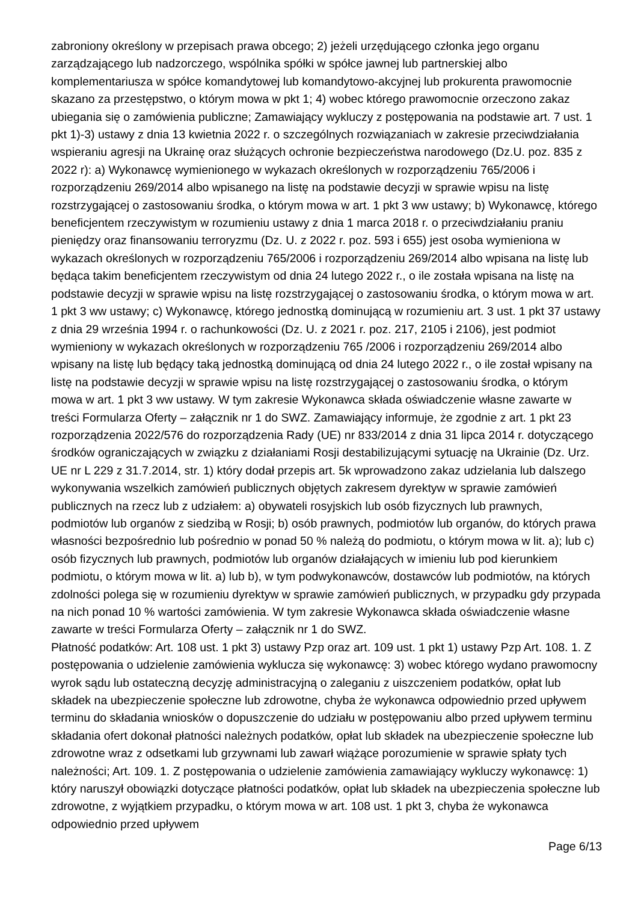zabroniony określony w przepisach prawa obcego; 2) jeżeli urzędującego członka jego organu zarządzającego lub nadzorczego, wspólnika spółki w spółce jawnej lub partnerskiej albo komplementariusza w spółce komandytowej lub komandytowo-akcyjnej lub prokurenta prawomocnie skazano za przestępstwo, o którym mowa w pkt 1; 4) wobec którego prawomocnie orzeczono zakaz ubiegania się o zamówienia publiczne; Zamawiający wykluczy z postępowania na podstawie art. 7 ust. 1 pkt 1)-3) ustawy z dnia 13 kwietnia 2022 r. o szczególnych rozwiązaniach w zakresie przeciwdziałania wspieraniu agresji na Ukrainę oraz służących ochronie bezpieczeństwa narodowego (Dz.U. poz. 835 z 2022 r): a) Wykonawcę wymienionego w wykazach określonych w rozporządzeniu 765/2006 i rozporządzeniu 269/2014 albo wpisanego na listę na podstawie decyzji w sprawie wpisu na listę rozstrzygającej o zastosowaniu środka, o którym mowa w art. 1 pkt 3 ww ustawy; b) Wykonawcę, którego beneficjentem rzeczywistym w rozumieniu ustawy z dnia 1 marca 2018 r. o przeciwdziałaniu praniu pieniędzy oraz finansowaniu terroryzmu (Dz. U. z 2022 r. poz. 593 i 655) jest osoba wymieniona w wykazach określonych w rozporządzeniu 765/2006 i rozporządzeniu 269/2014 albo wpisana na listę lub będąca takim beneficjentem rzeczywistym od dnia 24 lutego 2022 r., o ile została wpisana na listę na podstawie decyzji w sprawie wpisu na listę rozstrzygającej o zastosowaniu środka, o którym mowa w art. 1 pkt 3 ww ustawy; c) Wykonawcę, którego jednostką dominującą w rozumieniu art. 3 ust. 1 pkt 37 ustawy z dnia 29 września 1994 r. o rachunkowości (Dz. U. z 2021 r. poz. 217, 2105 i 2106), jest podmiot wymieniony w wykazach określonych w rozporządzeniu 765 /2006 i rozporządzeniu 269/2014 albo wpisany na listę lub będący taką jednostką dominującą od dnia 24 lutego 2022 r., o ile został wpisany na listę na podstawie decyzji w sprawie wpisu na listę rozstrzygającej o zastosowaniu środka, o którym mowa w art. 1 pkt 3 ww ustawy. W tym zakresie Wykonawca składa oświadczenie własne zawarte w treści Formularza Oferty – załącznik nr 1 do SWZ. Zamawiający informuje, że zgodnie z art. 1 pkt 23 rozporządzenia 2022/576 do rozporządzenia Rady (UE) nr 833/2014 z dnia 31 lipca 2014 r. dotyczącego środków ograniczających w związku z działaniami Rosji destabilizującymi sytuację na Ukrainie (Dz. Urz. UE nr L 229 z 31.7.2014, str. 1) który dodał przepis art. 5k wprowadzono zakaz udzielania lub dalszego wykonywania wszelkich zamówień publicznych objętych zakresem dyrektyw w sprawie zamówień publicznych na rzecz lub z udziałem: a) obywateli rosyjskich lub osób fizycznych lub prawnych, podmiotów lub organów z siedzibą w Rosji; b) osób prawnych, podmiotów lub organów, do których prawa własności bezpośrednio lub pośrednio w ponad 50 % należą do podmiotu, o którym mowa w lit. a); lub c) osób fizycznych lub prawnych, podmiotów lub organów działających w imieniu lub pod kierunkiem podmiotu, o którym mowa w lit. a) lub b), w tym podwykonawców, dostawców lub podmiotów, na których zdolności polega się w rozumieniu dyrektyw w sprawie zamówień publicznych, w przypadku gdy przypada na nich ponad 10 % wartości zamówienia. W tym zakresie Wykonawca składa oświadczenie własne zawarte w treści Formularza Oferty – załącznik nr 1 do SWZ.
Płatność podatków: Art. 108 ust. 1 pkt 3) ustawy Pzp oraz art. 109 ust. 1 pkt 1) ustawy Pzp Art. 108. 1. Z postępowania o udzielenie zamówienia wyklucza się wykonawcę: 3) wobec którego wydano prawomocny wyrok sądu lub ostateczną decyzję administracyjną o zaleganiu z uiszczeniem podatków, opłat lub składek na ubezpieczenie społeczne lub zdrowotne, chyba że wykonawca odpowiednio przed upływem terminu do składania wniosków o dopuszczenie do udziału w postępowaniu albo przed upływem terminu składania ofert dokonał płatności należnych podatków, opłat lub składek na ubezpieczenie społeczne lub zdrowotne wraz z odsetkami lub grzywnami lub zawarł wiążące porozumienie w sprawie spłaty tych należności; Art. 109. 1. Z postępowania o udzielenie zamówienia zamawiający wykluczy wykonawcę: 1) który naruszył obowiązki dotyczące płatności podatków, opłat lub składek na ubezpieczenia społeczne lub zdrowotne, z wyjątkiem przypadku, o którym mowa w art. 108 ust. 1 pkt 3, chyba że wykonawca odpowiednio przed upływem
Page 6/13